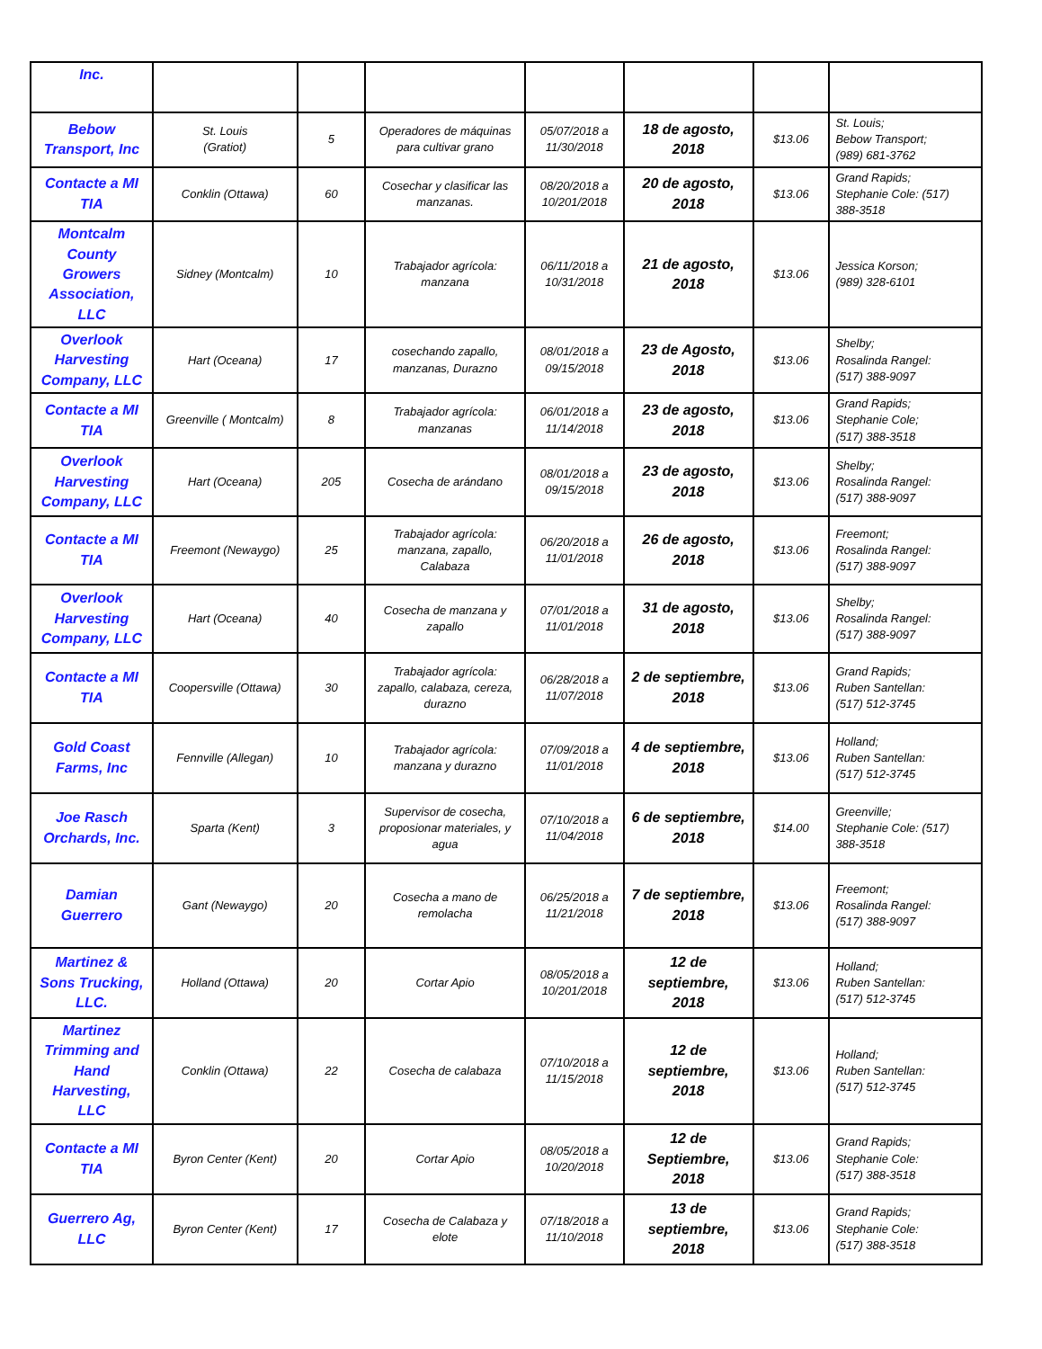| Inc. | | | | | | | |
| Bebow Transport, Inc | St. Louis (Gratiot) | 5 | Operadores de máquinas para cultivar grano | 05/07/2018 a 11/30/2018 | 18 de agosto, 2018 | $13.06 | St. Louis; Bebow Transport; (989) 681-3762 |
| Contacte a MI TIA | Conklin (Ottawa) | 60 | Cosechar y clasificar las manzanas. | 08/20/2018 a 10/201/2018 | 20 de agosto, 2018 | $13.06 | Grand Rapids; Stephanie Cole: (517) 388-3518 |
| Montcalm County Growers Association, LLC | Sidney (Montcalm) | 10 | Trabajador agrícola: manzana | 06/11/2018 a 10/31/2018 | 21 de agosto, 2018 | $13.06 | Jessica Korson; (989) 328-6101 |
| Overlook Harvesting Company, LLC | Hart (Oceana) | 17 | cosechando zapallo, manzanas, Durazno | 08/01/2018 a 09/15/2018 | 23 de Agosto, 2018 | $13.06 | Shelby; Rosalinda Rangel: (517) 388-9097 |
| Contacte a MI TIA | Greenville ( Montcalm) | 8 | Trabajador agrícola: manzanas | 06/01/2018 a 11/14/2018 | 23 de agosto, 2018 | $13.06 | Grand Rapids; Stephanie Cole; (517) 388-3518 |
| Overlook Harvesting Company, LLC | Hart (Oceana) | 205 | Cosecha de arándano | 08/01/2018 a 09/15/2018 | 23 de agosto, 2018 | $13.06 | Shelby; Rosalinda Rangel: (517) 388-9097 |
| Contacte a MI TIA | Freemont (Newaygo) | 25 | Trabajador agrícola: manzana, zapallo, Calabaza | 06/20/2018 a 11/01/2018 | 26 de agosto, 2018 | $13.06 | Freemont; Rosalinda Rangel: (517) 388-9097 |
| Overlook Harvesting Company, LLC | Hart (Oceana) | 40 | Cosecha de manzana y zapallo | 07/01/2018 a 11/01/2018 | 31 de agosto, 2018 | $13.06 | Shelby; Rosalinda Rangel: (517) 388-9097 |
| Contacte a MI TIA | Coopersville (Ottawa) | 30 | Trabajador agrícola: zapallo, calabaza, cereza, durazno | 06/28/2018 a 11/07/2018 | 2 de septiembre, 2018 | $13.06 | Grand Rapids; Ruben Santellan: (517) 512-3745 |
| Gold Coast Farms, Inc | Fennville (Allegan) | 10 | Trabajador agrícola: manzana y durazno | 07/09/2018 a 11/01/2018 | 4 de septiembre, 2018 | $13.06 | Holland; Ruben Santellan: (517) 512-3745 |
| Joe Rasch Orchards, Inc. | Sparta (Kent) | 3 | Supervisor de cosecha, proposionar materiales, y agua | 07/10/2018 a 11/04/2018 | 6 de septiembre, 2018 | $14.00 | Greenville; Stephanie Cole: (517) 388-3518 |
| Damian Guerrero | Gant (Newaygo) | 20 | Cosecha a mano de remolacha | 06/25/2018 a 11/21/2018 | 7 de septiembre, 2018 | $13.06 | Freemont; Rosalinda Rangel: (517) 388-9097 |
| Martinez & Sons Trucking, LLC. | Holland (Ottawa) | 20 | Cortar Apio | 08/05/2018 a 10/201/2018 | 12 de septiembre, 2018 | $13.06 | Holland; Ruben Santellan: (517) 512-3745 |
| Martinez Trimming and Hand Harvesting, LLC | Conklin (Ottawa) | 22 | Cosecha de calabaza | 07/10/2018 a 11/15/2018 | 12 de septiembre, 2018 | $13.06 | Holland; Ruben Santellan: (517) 512-3745 |
| Contacte a MI TIA | Byron Center (Kent) | 20 | Cortar Apio | 08/05/2018 a 10/20/2018 | 12 de Septiembre, 2018 | $13.06 | Grand Rapids; Stephanie Cole: (517) 388-3518 |
| Guerrero Ag, LLC | Byron Center (Kent) | 17 | Cosecha de Calabaza y elote | 07/18/2018 a 11/10/2018 | 13 de septiembre, 2018 | $13.06 | Grand Rapids; Stephanie Cole: (517) 388-3518 |